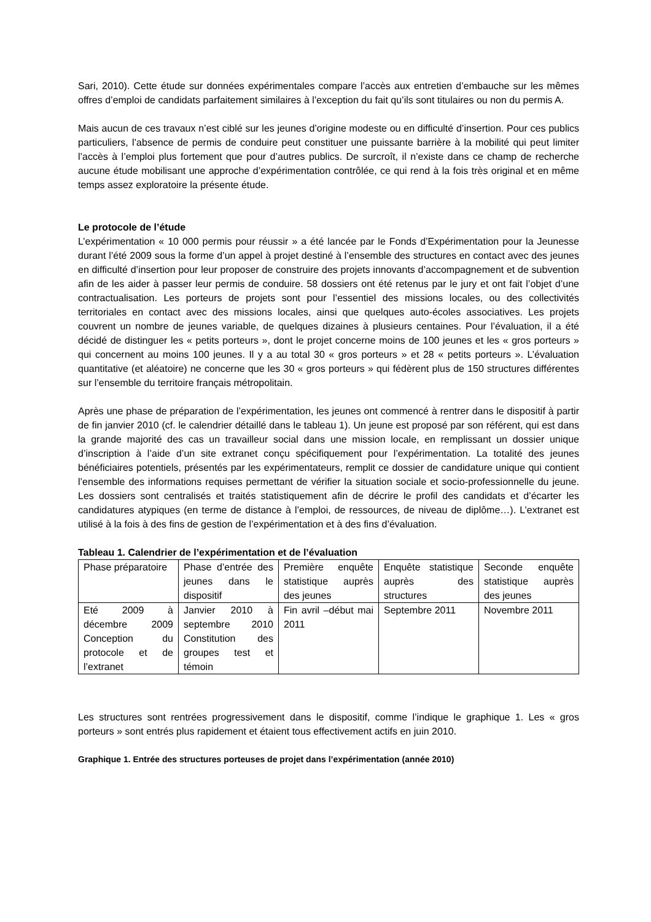Sari, 2010). Cette étude sur données expérimentales compare l’accès aux entretien d’embauche sur les mêmes offres d’emploi de candidats parfaitement similaires à l’exception du fait qu’ils sont titulaires ou non du permis A.
Mais aucun de ces travaux n’est ciblé sur les jeunes d’origine modeste ou en difficulté d’insertion. Pour ces publics particuliers, l’absence de permis de conduire peut constituer une puissante barrière à la mobilité qui peut limiter l’accès à l’emploi plus fortement que pour d’autres publics. De surcroît, il n’existe dans ce champ de recherche aucune étude mobilisant une approche d’expérimentation contrôlée, ce qui rend à la fois très original et en même temps assez exploratoire la présente étude.
Le protocole de l’étude
L’expérimentation « 10 000 permis pour réussir » a été lancée par le Fonds d’Expérimentation pour la Jeunesse durant l’été 2009 sous la forme d’un appel à projet destiné à l’ensemble des structures en contact avec des jeunes en difficulté d’insertion pour leur proposer de construire des projets innovants d’accompagnement et de subvention afin de les aider à passer leur permis de conduire. 58 dossiers ont été retenus par le jury et ont fait l’objet d’une contractualisation. Les porteurs de projets sont pour l’essentiel des missions locales, ou des collectivités territoriales en contact avec des missions locales, ainsi que quelques auto-écoles associatives. Les projets couvrent un nombre de jeunes variable, de quelques dizaines à plusieurs centaines. Pour l’évaluation, il a été décidé de distinguer les « petits porteurs », dont le projet concerne moins de 100 jeunes et les « gros porteurs » qui concernent au moins 100 jeunes. Il y a au total 30 « gros porteurs » et 28 « petits porteurs ». L’évaluation quantitative (et aléatoire) ne concerne que les 30 « gros porteurs » qui fédèrent plus de 150 structures différentes sur l’ensemble du territoire français métropolitain.
Après une phase de préparation de l’expérimentation, les jeunes ont commencé à rentrer dans le dispositif à partir de fin janvier 2010 (cf. le calendrier détaillé dans le tableau 1). Un jeune est proposé par son référent, qui est dans la grande majorité des cas un travailleur social dans une mission locale, en remplissant un dossier unique d’inscription à l’aide d’un site extranet conçu spécifiquement pour l’expérimentation. La totalité des jeunes bénéficiaires potentiels, présentés par les expérimentateurs, remplit ce dossier de candidature unique qui contient l’ensemble des informations requises permettant de vérifier la situation sociale et socio-professionnelle du jeune. Les dossiers sont centralisés et traités statistiquement afin de décrire le profil des candidats et d’écarter les candidatures atypiques (en terme de distance à l’emploi, de ressources, de niveau de diplôme…). L’extranet est utilisé à la fois à des fins de gestion de l’expérimentation et à des fins d’évaluation.
Tableau 1. Calendrier de l’expérimentation et de l’évaluation
| Phase préparatoire | Phase d’entrée des jeunes dans le dispositif | Première enquête statistique auprès des jeunes | Enquête statistique auprès des structures | Seconde enquête statistique auprès des jeunes |
| Eté 2009 à décembre 2009 Conception du protocole et de l’extranet | Janvier 2010 à septembre 2010 Constitution des groupes test et témoin | Fin avril –début mai 2011 | Septembre 2011 | Novembre 2011 |
Les structures sont rentrées progressivement dans le dispositif, comme l’indique le graphique 1. Les « gros porteurs » sont entrés plus rapidement et étaient tous effectivement actifs en juin 2010.
Graphique 1. Entrée des structures porteuses de projet dans l’expérimentation (année 2010)